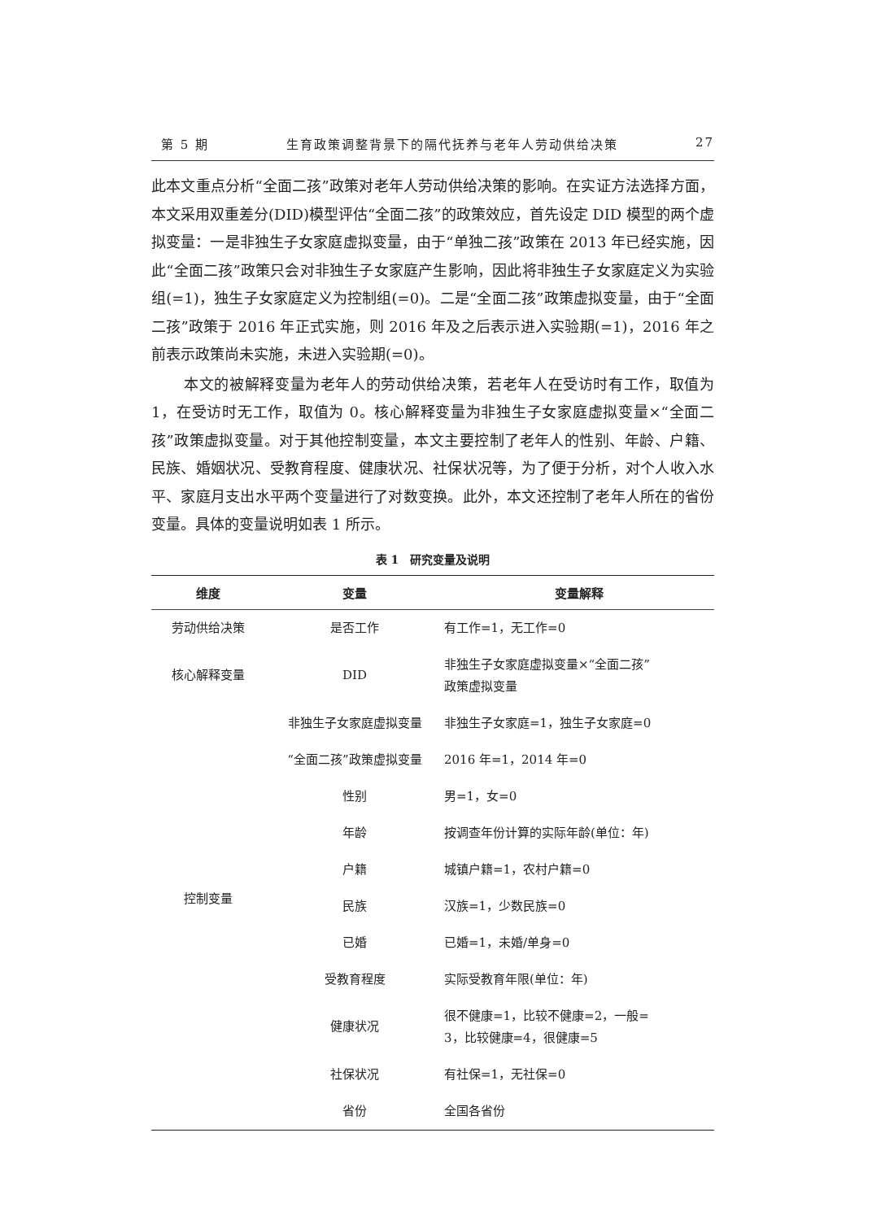第 5 期 生育政策调整背景下的隔代抚养与老年人劳动供给决策 27
此本文重点分析“全面二孩”政策对老年人劳动供给决策的影响。在实证方法选择方面，本文采用双重差分(DID)模型评估“全面二孩”的政策效应，首先设定 DID 模型的两个虚拟变量：一是非独生子女家庭虚拟变量，由于“单独二孩”政策在 2013 年已经实施，因此“全面二孩”政策只会对非独生子女家庭产生影响，因此将非独生子女家庭定义为实验组(=1)，独生子女家庭定义为控制组(=0)。二是“全面二孩”政策虚拟变量，由于“全面二孩”政策于 2016 年正式实施，则 2016 年及之后表示进入实验期(=1)，2016 年之前表示政策尚未实施，未进入实验期(=0)。
本文的被解释变量为老年人的劳动供给决策，若老年人在受访时有工作，取值为 1，在受访时无工作，取值为 0。核心解释变量为非独生子女家庭虚拟变量×“全面二孩”政策虚拟变量。对于其他控制变量，本文主要控制了老年人的性别、年龄、户籍、民族、婚姻状况、受教育程度、健康状况、社保状况等，为了便于分析，对个人收入水平、家庭月支出水平两个变量进行了对数变换。此外，本文还控制了老年人所在的省份变量。具体的变量说明如表 1 所示。
表 1　研究变量及说明
| 维度 | 变量 | 变量解释 |
| --- | --- | --- |
| 劳动供给决策 | 是否工作 | 有工作=1，无工作=0 |
| 核心解释变量 | DID | 非独生子女家庭虚拟变量×“全面二孩” 政策虚拟变量 |
| 控制变量 | 非独生子女家庭虚拟变量 | 非独生子女家庭=1，独生子女家庭=0 |
| | “全面二孩”政策虚拟变量 | 2016 年=1，2014 年=0 |
| | 性别 | 男=1，女=0 |
| | 年龄 | 按调查年份计算的实际年龄(单位：年) |
| | 户籍 | 城镇户籍=1，农村户籍=0 |
| | 民族 | 汉族=1，少数民族=0 |
| | 已婚 | 已婚=1，未婚/单身=0 |
| | 受教育程度 | 实际受教育年限(单位：年) |
| | 健康状况 | 很不健康=1，比较不健康=2，一般= 3，比较健康=4，很健康=5 |
| | 社保状况 | 有社保=1，无社保=0 |
| | 省份 | 全国各省份 |